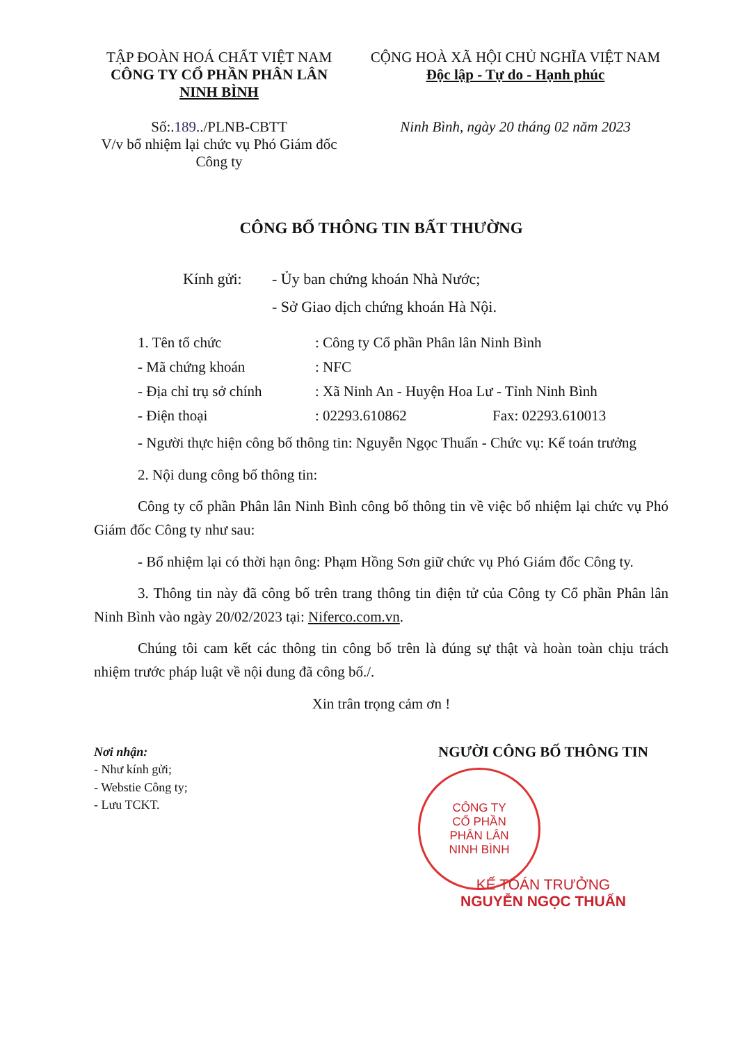TẬP ĐOÀN HOÁ CHẤT VIỆT NAM
CÔNG TY CỔ PHẦN PHÂN LÂN
NINH BÌNH
Số:.189../PLNB-CBTT
V/v bổ nhiệm lại chức vụ Phó Giám đốc Công ty
CỘNG HOÀ XÃ HỘI CHỦ NGHĨA VIỆT NAM
Độc lập - Tự do - Hạnh phúc
Ninh Bình, ngày 20 tháng 02 năm 2023
CÔNG BỐ THÔNG TIN BẤT THƯỜNG
Kính gửi: - Ủy ban chứng khoán Nhà Nước;
- Sở Giao dịch chứng khoán Hà Nội.
1. Tên tổ chức : Công ty Cổ phần Phân lân Ninh Bình
- Mã chứng khoán : NFC
- Địa chỉ trụ sở chính
: Xã Ninh An - Huyện Hoa Lư - Tỉnh Ninh Bình
- Điện thoại : 02293.610862 Fax: 02293.610013
- Người thực hiện công bố thông tin: Nguyễn Ngọc Thuấn - Chức vụ: Kế toán trưởng
2. Nội dung công bố thông tin:
Công ty cổ phần Phân lân Ninh Bình công bố thông tin về việc bổ nhiệm lại chức vụ Phó Giám đốc Công ty như sau:
- Bổ nhiệm lại có thời hạn ông: Phạm Hồng Sơn giữ chức vụ Phó Giám đốc Công ty.
3. Thông tin này đã công bố trên trang thông tin điện tử của Công ty Cổ phần Phân lân Ninh Bình vào ngày 20/02/2023 tại: Niferco.com.vn.
Chúng tôi cam kết các thông tin công bố trên là đúng sự thật và hoàn toàn chịu trách nhiệm trước pháp luật về nội dung đã công bố./.
Xin trân trọng cảm ơn !
Nơi nhận:
- Như kính gửi;
- Webstie Công ty;
- Lưu TCKT.
NGƯỜI CÔNG BỐ THÔNG TIN
CÔNG TY
CỔ PHẦN
PHÂN LÂN
NINH BÌNH
KẾ TOÁN TRƯỞNG
NGUYỄN NGỌC THUẤN